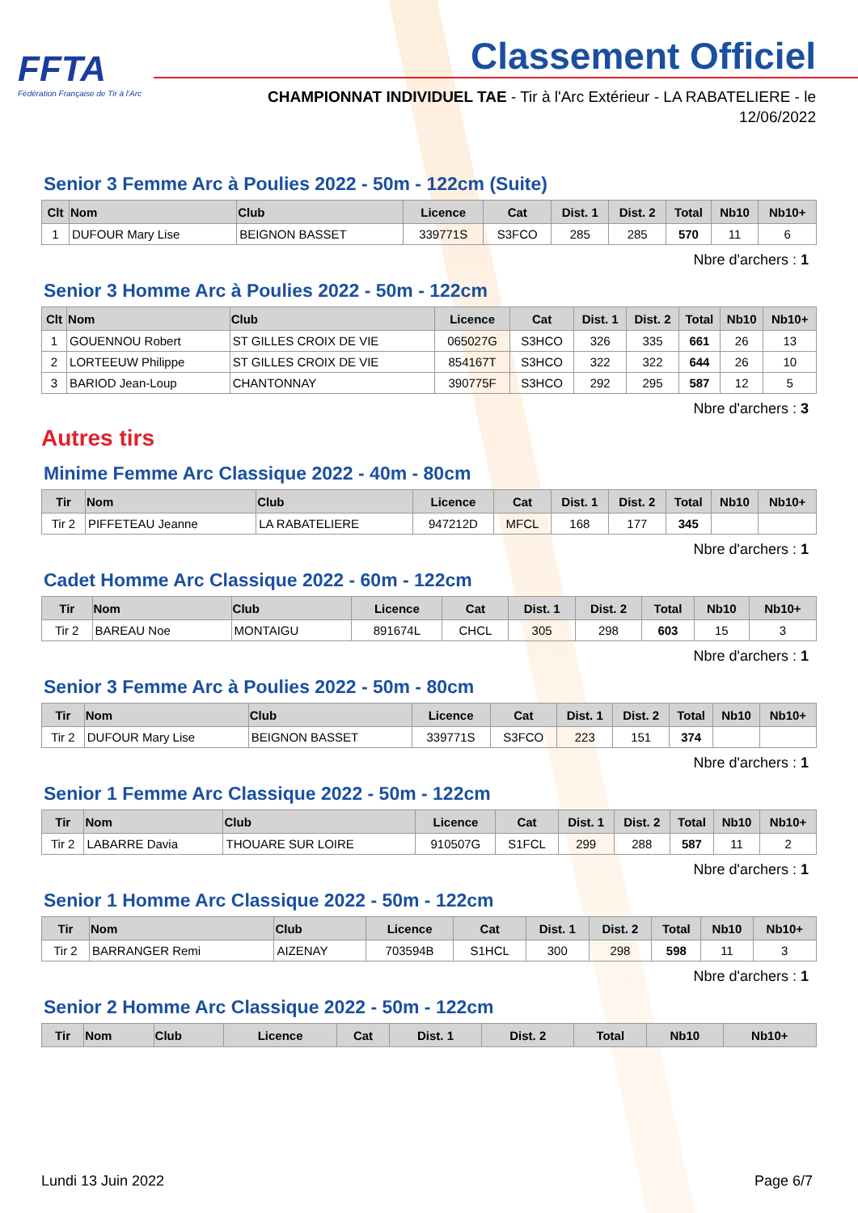FFTA
Fédération Française de Tir à l'Arc
Classement Officiel
CHAMPIONNAT INDIVIDUEL TAE - Tir à l'Arc Extérieur - LA RABATELIERE - le 12/06/2022
Senior 3 Femme Arc à Poulies 2022 - 50m - 122cm (Suite)
| Clt | Nom | Club | Licence | Cat | Dist. 1 | Dist. 2 | Total | Nb10 | Nb10+ |
| --- | --- | --- | --- | --- | --- | --- | --- | --- | --- |
| 1 | DUFOUR Mary Lise | BEIGNON BASSET | 339771S | S3FCO | 285 | 285 | 570 | 11 | 6 |
Nbre d'archers : 1
Senior 3 Homme Arc à Poulies 2022 - 50m - 122cm
| Clt | Nom | Club | Licence | Cat | Dist. 1 | Dist. 2 | Total | Nb10 | Nb10+ |
| --- | --- | --- | --- | --- | --- | --- | --- | --- | --- |
| 1 | GOUENNOU Robert | ST GILLES CROIX DE VIE | 065027G | S3HCO | 326 | 335 | 661 | 26 | 13 |
| 2 | LORTEEUW Philippe | ST GILLES CROIX DE VIE | 854167T | S3HCO | 322 | 322 | 644 | 26 | 10 |
| 3 | BARIOD Jean-Loup | CHANTONNAY | 390775F | S3HCO | 292 | 295 | 587 | 12 | 5 |
Nbre d'archers : 3
Autres tirs
Minime Femme Arc Classique 2022 - 40m - 80cm
| Tir | Nom | Club | Licence | Cat | Dist. 1 | Dist. 2 | Total | Nb10 | Nb10+ |
| --- | --- | --- | --- | --- | --- | --- | --- | --- | --- |
| Tir 2 | PIFFETEAU Jeanne | LA RABATELIERE | 947212D | MFCL | 168 | 177 | 345 | | |
Nbre d'archers : 1
Cadet Homme Arc Classique 2022 - 60m - 122cm
| Tir | Nom | Club | Licence | Cat | Dist. 1 | Dist. 2 | Total | Nb10 | Nb10+ |
| --- | --- | --- | --- | --- | --- | --- | --- | --- | --- |
| Tir 2 | BAREAU Noe | MONTAIGU | 891674L | CHCL | 305 | 298 | 603 | 15 | 3 |
Nbre d'archers : 1
Senior 3 Femme Arc à Poulies 2022 - 50m - 80cm
| Tir | Nom | Club | Licence | Cat | Dist. 1 | Dist. 2 | Total | Nb10 | Nb10+ |
| --- | --- | --- | --- | --- | --- | --- | --- | --- | --- |
| Tir 2 | DUFOUR Mary Lise | BEIGNON BASSET | 339771S | S3FCO | 223 | 151 | 374 | | |
Nbre d'archers : 1
Senior 1 Femme Arc Classique 2022 - 50m - 122cm
| Tir | Nom | Club | Licence | Cat | Dist. 1 | Dist. 2 | Total | Nb10 | Nb10+ |
| --- | --- | --- | --- | --- | --- | --- | --- | --- | --- |
| Tir 2 | LABARRE Davia | THOUARE SUR LOIRE | 910507G | S1FCL | 299 | 288 | 587 | 11 | 2 |
Nbre d'archers : 1
Senior 1 Homme Arc Classique 2022 - 50m - 122cm
| Tir | Nom | Club | Licence | Cat | Dist. 1 | Dist. 2 | Total | Nb10 | Nb10+ |
| --- | --- | --- | --- | --- | --- | --- | --- | --- | --- |
| Tir 2 | BARRANGER Remi | AIZENAY | 703594B | S1HCL | 300 | 298 | 598 | 11 | 3 |
Nbre d'archers : 1
Senior 2 Homme Arc Classique 2022 - 50m - 122cm
| Tir | Nom | Club | Licence | Cat | Dist. 1 | Dist. 2 | Total | Nb10 | Nb10+ |
| --- | --- | --- | --- | --- | --- | --- | --- | --- | --- |
Lundi 13 Juin 2022 Page 6/7